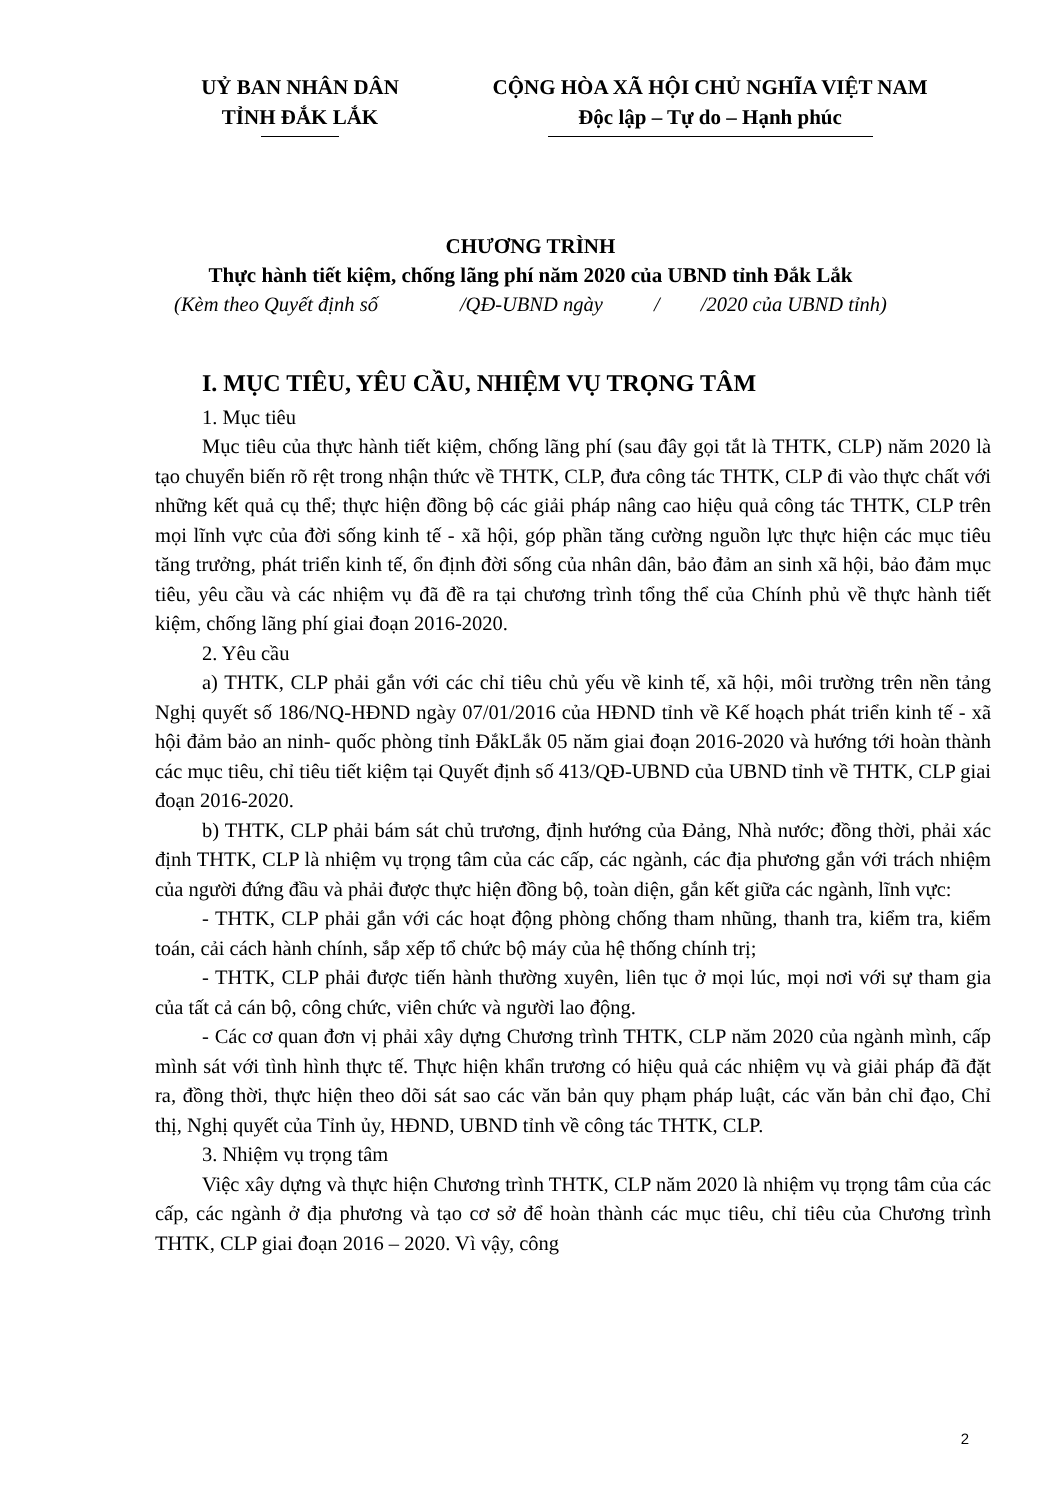UỶ BAN NHÂN DÂN
TỈNH ĐẮK LẮK
CỘNG HÒA XÃ HỘI CHỦ NGHĨA VIỆT NAM
Độc lập – Tự do – Hạnh phúc
CHƯƠNG TRÌNH
Thực hành tiết kiệm, chống lãng phí năm 2020 của UBND tỉnh Đắk Lắk
(Kèm theo Quyết định số /QĐ-UBND ngày / /2020 của UBND tỉnh)
I. MỤC TIÊU, YÊU CẦU, NHIỆM VỤ TRỌNG TÂM
1. Mục tiêu
Mục tiêu của thực hành tiết kiệm, chống lãng phí (sau đây gọi tắt là THTK, CLP) năm 2020 là tạo chuyển biến rõ rệt trong nhận thức về THTK, CLP, đưa công tác THTK, CLP đi vào thực chất với những kết quả cụ thể; thực hiện đồng bộ các giải pháp nâng cao hiệu quả công tác THTK, CLP trên mọi lĩnh vực của đời sống kinh tế - xã hội, góp phần tăng cường nguồn lực thực hiện các mục tiêu tăng trưởng, phát triển kinh tế, ổn định đời sống của nhân dân, bảo đảm an sinh xã hội, bảo đảm mục tiêu, yêu cầu và các nhiệm vụ đã đề ra tại chương trình tổng thể của Chính phủ về thực hành tiết kiệm, chống lãng phí giai đoạn 2016-2020.
2. Yêu cầu
a) THTK, CLP phải gắn với các chỉ tiêu chủ yếu về kinh tế, xã hội, môi trường trên nền tảng Nghị quyết số 186/NQ-HĐND ngày 07/01/2016 của HĐND tỉnh về Kế hoạch phát triển kinh tế - xã hội đảm bảo an ninh- quốc phòng tỉnh ĐắkLắk 05 năm giai đoạn 2016-2020 và hướng tới hoàn thành các mục tiêu, chỉ tiêu tiết kiệm tại Quyết định số 413/QĐ-UBND của UBND tỉnh về THTK, CLP giai đoạn 2016-2020.
b) THTK, CLP phải bám sát chủ trương, định hướng của Đảng, Nhà nước; đồng thời, phải xác định THTK, CLP là nhiệm vụ trọng tâm của các cấp, các ngành, các địa phương gắn với trách nhiệm của người đứng đầu và phải được thực hiện đồng bộ, toàn diện, gắn kết giữa các ngành, lĩnh vực:
- THTK, CLP phải gắn với các hoạt động phòng chống tham nhũng, thanh tra, kiểm tra, kiểm toán, cải cách hành chính, sắp xếp tổ chức bộ máy của hệ thống chính trị;
- THTK, CLP phải được tiến hành thường xuyên, liên tục ở mọi lúc, mọi nơi với sự tham gia của tất cả cán bộ, công chức, viên chức và người lao động.
- Các cơ quan đơn vị phải xây dựng Chương trình THTK, CLP năm 2020 của ngành mình, cấp mình sát với tình hình thực tế. Thực hiện khẩn trương có hiệu quả các nhiệm vụ và giải pháp đã đặt ra, đồng thời, thực hiện theo dõi sát sao các văn bản quy phạm pháp luật, các văn bản chỉ đạo, Chỉ thị, Nghị quyết của Tỉnh ủy, HĐND, UBND tỉnh về công tác THTK, CLP.
3. Nhiệm vụ trọng tâm
Việc xây dựng và thực hiện Chương trình THTK, CLP năm 2020 là nhiệm vụ trọng tâm của các cấp, các ngành ở địa phương và tạo cơ sở để hoàn thành các mục tiêu, chỉ tiêu của Chương trình THTK, CLP giai đoạn 2016 – 2020. Vì vậy, công
2